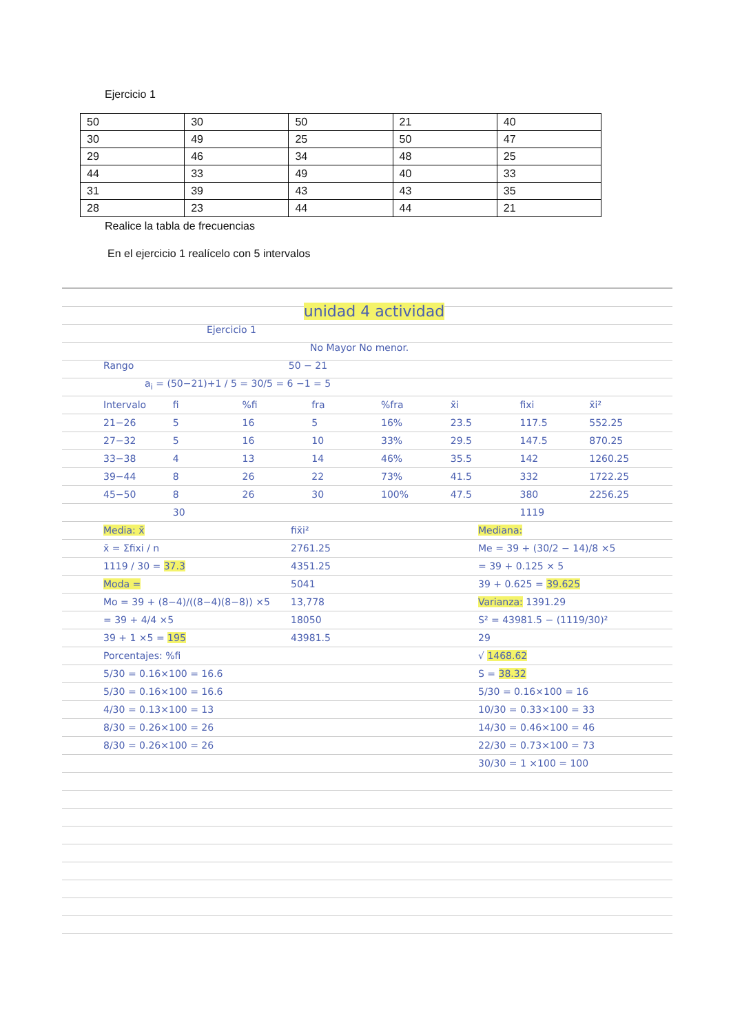Ejercicio 1
| 50 | 30 | 50 | 21 | 40 |
| 30 | 49 | 25 | 50 | 47 |
| 29 | 46 | 34 | 48 | 25 |
| 44 | 33 | 49 | 40 | 33 |
| 31 | 39 | 43 | 43 | 35 |
| 28 | 23 | 44 | 44 | 21 |
Realice la tabla de frecuencias
En el ejercicio 1 realícelo con 5 intervalos
unidad 4 actividad
Ejercicio 1
No Mayor No menor.
Rango 50 − 21
a<sub>i</sub> = (50−21)+1 / 5 = 30/5 = 6 −1 = 5
Intervalo fi%fi fra%fra x̄i fixi x̄i²
21−26 5 16 5 16% 23.5 117.5 552.25
27−32 5 16 10 33% 29.5 147.5 870.25
33−38 4 13 14 46% 35.5 142 1260.25
39−44 8 26 22 73% 41.5 332 1722.25
45−50 8 26 30 100% 47.5 380 2256.25
30 1119
Media: x̄
x̄ = Σfixi / n
1119 / 30 = 37.3
Moda =
Mo = 39 + (8−4)/((8−4)(8−8)) ×5 = 39 + 4/4 ×5
39 + 1 ×5 = 195
Porcentajes: %fi
5/30 = 0.16×100 = 16.6
5/30 = 0.16×100 = 16.6
4/30 = 0.13×100 = 13
8/30 = 0.26×100 = 26
8/30 = 0.26×100 = 26
fix̄i²
2761.25
4351.25
5041
13,778
18050
43981.5
Mediana:
Me = 39 + (30/2 − 14)/8 ×5
= 39 + 0.125 × 5
39 + 0.625 = 39.625
Varianza: 1391.29
S² = 43981.5 − (1119/30)²
29
√ 1468.62
S = 38.32
5/30 = 0.16×100 = 16
10/30 = 0.33×100 = 33
14/30 = 0.46×100 = 46
22/30 = 0.73×100 = 73
30/30 = 1 ×100 = 100